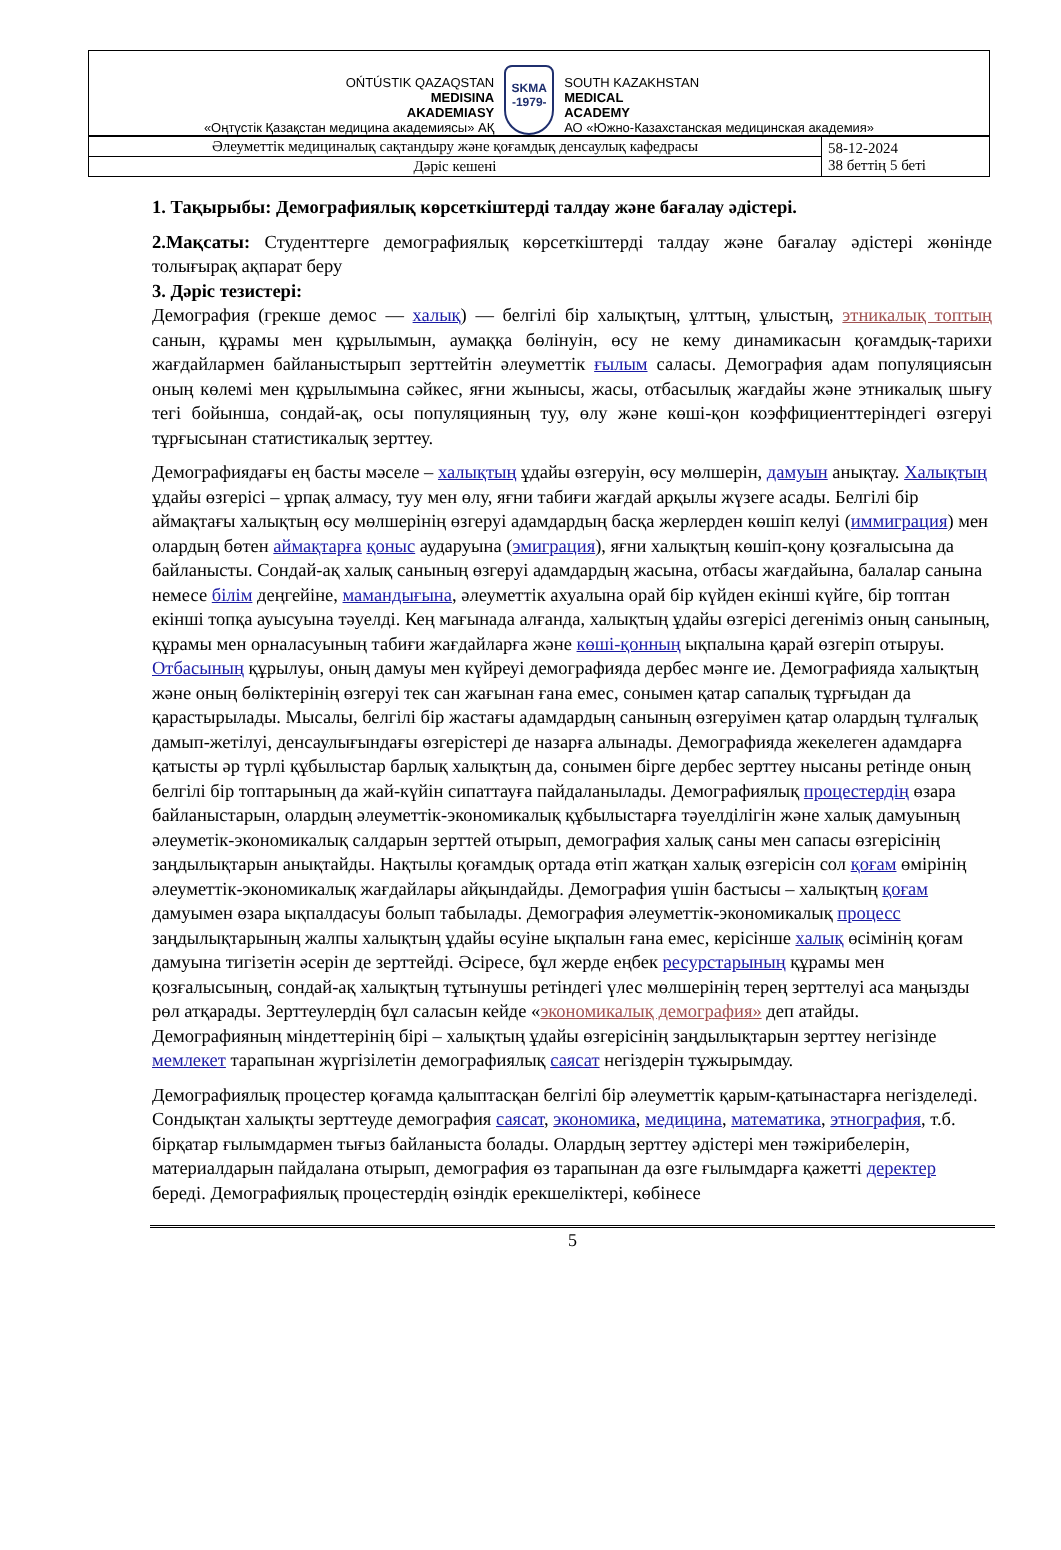OŃTÚSTIK QAZAQSTAN
MEDISINA
AKADEMIASY
«Оңтүстік Қазақстан медицина академиясы» АҚ
SKMA
-1979-
SOUTH KAZAKHSTAN
MEDICAL
ACADEMY
АО «Южно-Казахстанская медицинская академия»
| Әлеуметтік медициналық сақтандыру және қоғамдық денсаулық кафедрасы | 58-12-2024 38 беттің 5 беті |
| Дәріс кешені | |
1. Тақырыбы: Демографиялық көрсеткіштерді талдау және бағалау әдістері.
2.Мақсаты: Студенттерге демографиялық көрсеткіштерді талдау және бағалау әдістері жөнінде толығырақ ақпарат беру
3. Дәріс тезистері:
Демография (грекше демос — халық) — белгілі бір халықтың, ұлттың, ұлыстың, этникалық топтың санын, құрамы мен құрылымын, аумаққа бөлінуін, өсу не кему динамикасын қоғамдық-тарихи жағдайлармен байланыстырып зерттейтін әлеуметтік ғылым саласы. Демография адам популяциясын оның көлемі мен құрылымына сәйкес, яғни жынысы, жасы, отбасылық жағдайы және этникалық шығу тегі бойынша, сондай-ақ, осы популяцияның туу, өлу және көші-қон коэффициенттеріндегі өзгеруі тұрғысынан статистикалық зерттеу.
Демографиядағы ең басты мәселе – халықтың ұдайы өзгеруін, өсу мөлшерін, дамуын анықтау. Халықтың ұдайы өзгерісі – ұрпақ алмасу, туу мен өлу, яғни табиғи жағдай арқылы жүзеге асады. Белгілі бір аймақтағы халықтың өсу мөлшерінің өзгеруі адамдардың басқа жерлерден көшіп келуі (иммиграция) мен олардың бөтен аймақтарға қоныс аударуына (эмиграция), яғни халықтың көшіп-қону қозғалысына да байланысты. Сондай-ақ халық санының өзгеруі адамдардың жасына, отбасы жағдайына, балалар санына немесе білім деңгейіне, мамандығына, әлеуметтік ахуалына орай бір күйден екінші күйге, бір топтан екінші топқа ауысуына тәуелді. Кең мағынада алғанда, халықтың ұдайы өзгерісі дегеніміз оның санының, құрамы мен орналасуының табиғи жағдайларға және көші-қонның ықпалына қарай өзгеріп отыруы. Отбасының құрылуы, оның дамуы мен күйреуі демографияда дербес мәнге ие. Демографияда халықтың және оның бөліктерінің өзгеруі тек сан жағынан ғана емес, сонымен қатар сапалық тұрғыдан да қарастырылады. Мысалы, белгілі бір жастағы адамдардың санының өзгеруімен қатар олардың тұлғалық дамып-жетілуі, денсаулығындағы өзгерістері де назарға алынады. Демографияда жекелеген адамдарға қатысты әр түрлі құбылыстар барлық халықтың да, сонымен бірге дербес зерттеу нысаны ретінде оның белгілі бір топтарының да жай-күйін сипаттауға пайдаланылады. Демографиялық процестердің өзара байланыстарын, олардың әлеуметтік-экономикалық құбылыстарға тәуелділігін және халық дамуының әлеуметік-экономикалық салдарын зерттей отырып, демография халық саны мен сапасы өзгерісінің заңдылықтарын анықтайды. Нақтылы қоғамдық ортада өтіп жатқан халық өзгерісін сол қоғам өмірінің әлеуметтік-экономикалық жағдайлары айқындайды. Демография үшін бастысы – халықтың қоғам дамуымен өзара ықпалдасуы болып табылады. Демография әлеуметтік-экономикалық процесс заңдылықтарының жалпы халықтың ұдайы өсуіне ықпалын ғана емес, керісінше халық өсімінің қоғам дамуына тигізетін әсерін де зерттейді. Әсіресе, бұл жерде еңбек ресурстарының құрамы мен қозғалысының, сондай-ақ халықтың тұтынушы ретіндегі үлес мөлшерінің терең зерттелуі аса маңызды рөл атқарады. Зерттеулердің бұл саласын кейде «экономикалық демография» деп атайды. Демографияның міндеттерінің бірі – халықтың ұдайы өзгерісінің заңдылықтарын зерттеу негізінде мемлекет тарапынан жүргізілетін демографиялық саясат негіздерін тұжырымдау.
Демографиялық процестер қоғамда қалыптасқан белгілі бір әлеуметтік қарым-қатынастарға негізделеді. Сондықтан халықты зерттеуде демография саясат, экономика, медицина, математика, этнография, т.б. бірқатар ғылымдармен тығыз байланыста болады. Олардың зерттеу әдістері мен тәжірибелерін, материалдарын пайдалана отырып, демография өз тарапынан да өзге ғылымдарға қажетті деректер береді. Демографиялық процестердің өзіндік ерекшеліктері, көбінесе
5